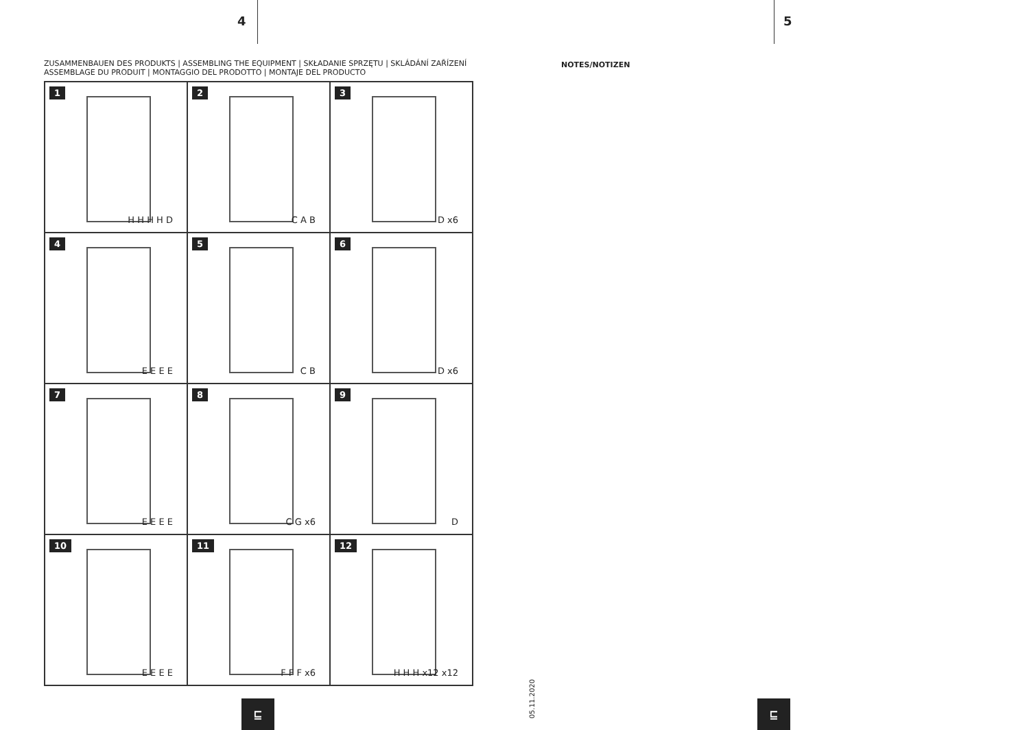4 5
ZUSAMMENBAUEN DES PRODUKTS | ASSEMBLING THE EQUIPMENT | SKŁADANIE SPRZĘTU | SKLÁDÁNÍ ZAŘÍZENÍ
ASSEMBLAGE DU PRODUIT | MONTAGGIO DEL PRODOTTO | MONTAJE DEL PRODUCTO
1
H H H H D
2
C A B
3
D x6
4
E E E E
5
C B
6
D x6
7
E E E E
8
C G x6
9
D
10
E E E E
11
F F F x6
12
H H H x12 x12
NOTES/NOTIZEN
05.11.2020
⊑ ⊑